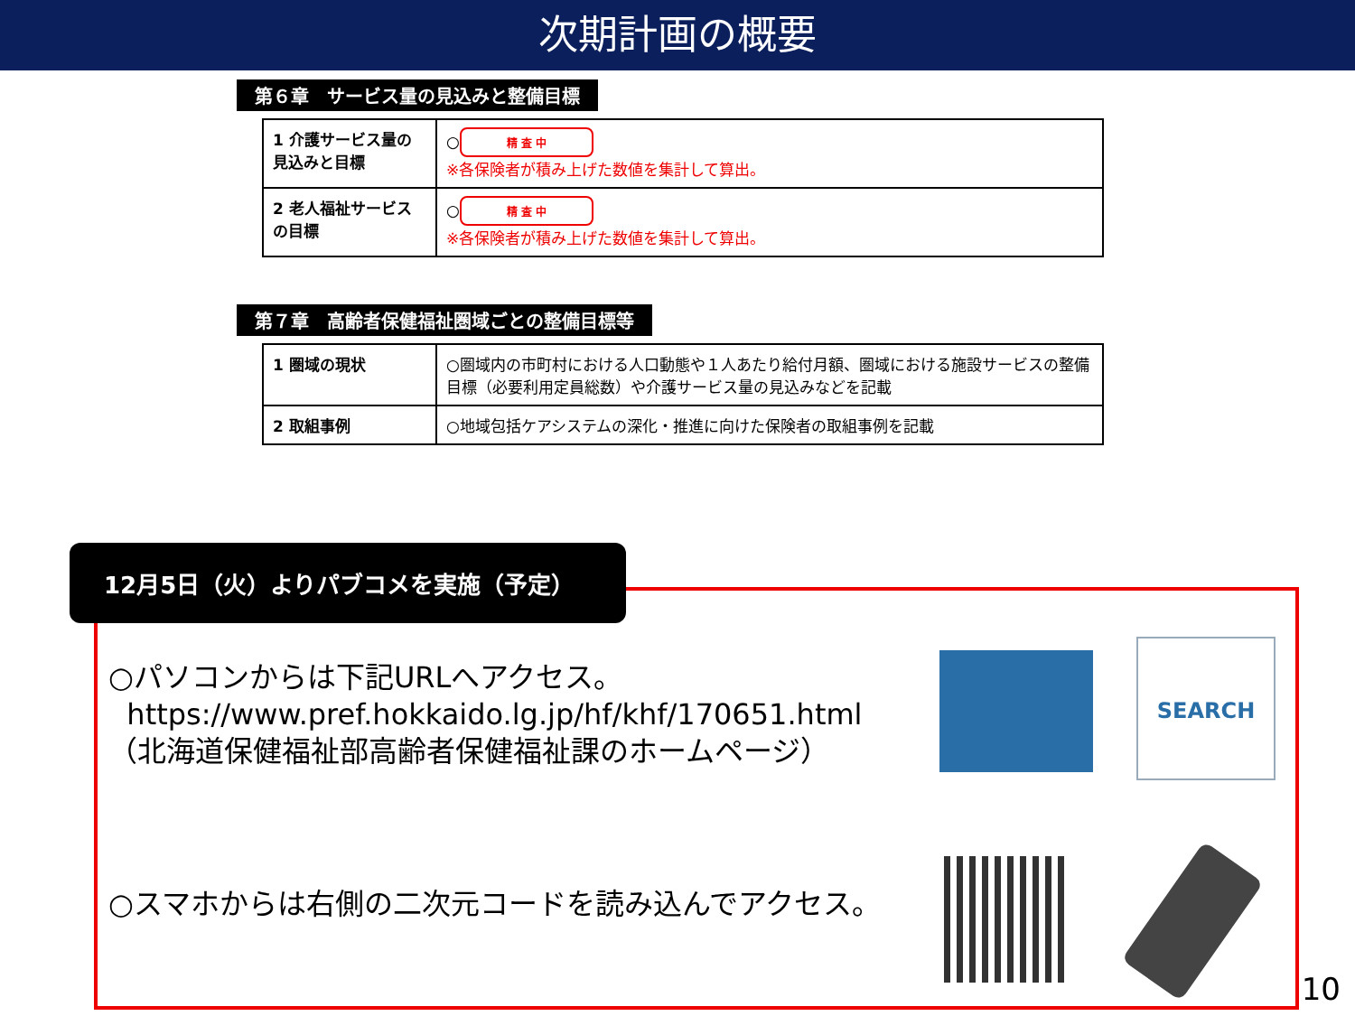次期計画の概要
第６章　サービス量の見込みと整備目標
| 1 介護サービス量の見込みと目標 | ○ 精 査 中 ※各保険者が積み上げた数値を集計して算出。 |
| 2 老人福祉サービスの目標 | ○ 精 査 中 ※各保険者が積み上げた数値を集計して算出。 |
第７章　高齢者保健福祉圏域ごとの整備目標等
| 1 圏域の現状 | ○圏域内の市町村における人口動態や１人あたり給付月額、圏域における施設サービスの整備目標（必要利用定員総数）や介護サービス量の見込みなどを記載 |
| 2 取組事例 | ○地域包括ケアシステムの深化・推進に向けた保険者の取組事例を記載 |
12月5日（火）よりパブコメを実施（予定）
○パソコンからは下記URLへアクセス。
https://www.pref.hokkaido.lg.jp/hf/khf/170651.html
（北海道保健福祉部高齢者保健福祉課のホームページ）
○スマホからは右側の二次元コードを読み込んでアクセス。
SEARCH
10